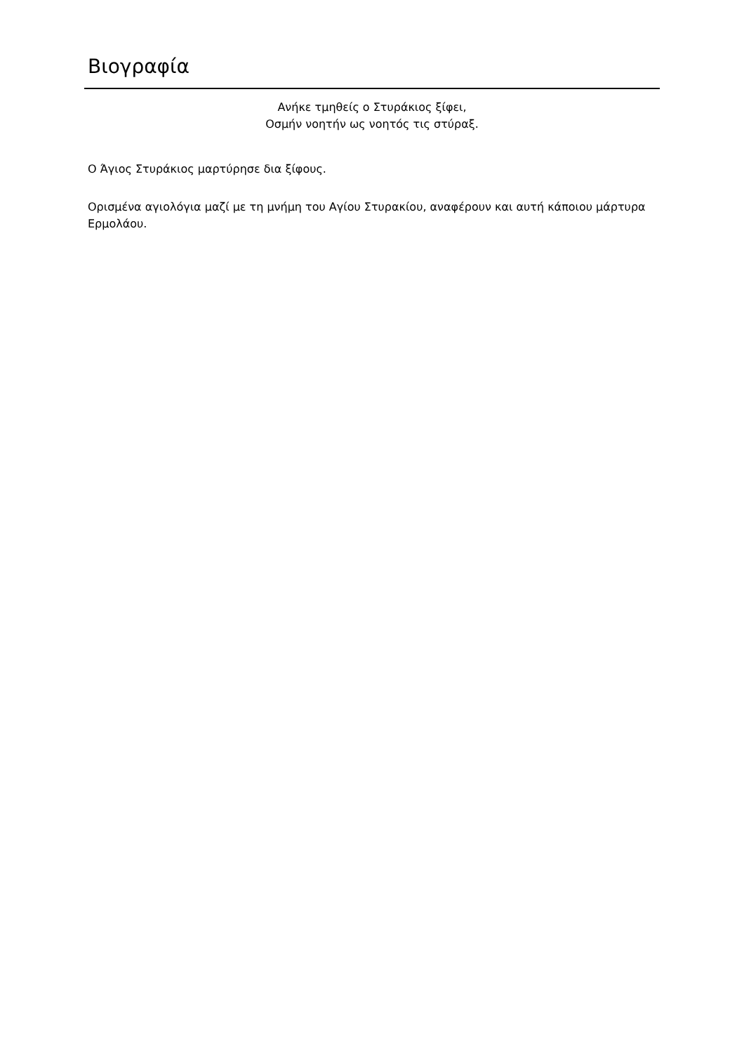Βιογραφία
Ανήκε τμηθείς ο Στυράκιος ξίφει,
Οσμήν νοητήν ως νοητός τις στύραξ.
Ο Άγιος Στυράκιος μαρτύρησε δια ξίφους.
Ορισμένα αγιολόγια μαζί με τη μνήμη του Αγίου Στυρακίου, αναφέρουν και αυτή κάποιου μάρτυρα Ερμολάου.